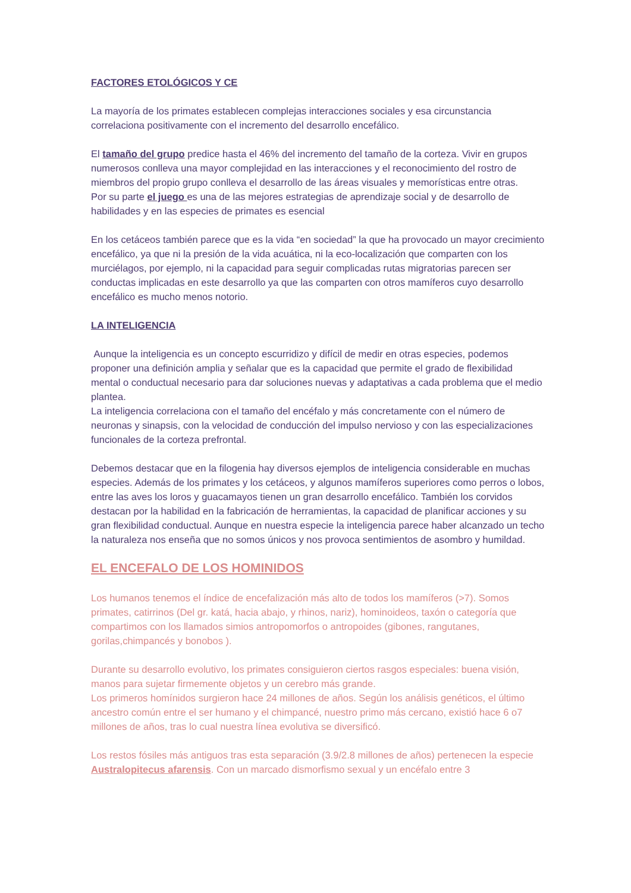FACTORES ETOLÓGICOS Y CE
La mayoría de los primates establecen complejas interacciones sociales y esa circunstancia correlaciona positivamente con el incremento del desarrollo encefálico.
El tamaño del grupo predice hasta el 46% del incremento del tamaño de la corteza. Vivir en grupos numerosos conlleva una mayor complejidad en las interacciones y el reconocimiento del rostro de miembros del propio grupo conlleva el desarrollo de las áreas visuales y memorísticas entre otras.
Por su parte el juego es una de las mejores estrategias de aprendizaje social y de desarrollo de habilidades y en las especies de primates es esencial
En los cetáceos también parece que es la vida “en sociedad” la que ha provocado un mayor crecimiento encefálico, ya que ni la presión de la vida acuática, ni la eco-localización que comparten con los murciélagos, por ejemplo, ni la capacidad para seguir complicadas rutas migratorias parecen ser conductas implicadas en este desarrollo ya que las comparten con otros mamíferos cuyo desarrollo encefálico es mucho menos notorio.
LA INTELIGENCIA
Aunque la inteligencia es un concepto escurridizo y difícil de medir en otras especies, podemos proponer una definición amplia y señalar que es la capacidad que permite el grado de flexibilidad mental o conductual necesario para dar soluciones nuevas y adaptativas a cada problema que el medio plantea.
La inteligencia correlaciona con el tamaño del encéfalo y más concretamente con el número de neuronas y sinapsis, con la velocidad de conducción del impulso nervioso y con las especializaciones funcionales de la corteza prefrontal.
Debemos destacar que en la filogenia hay diversos ejemplos de inteligencia considerable en muchas especies. Además de los primates y los cetáceos, y algunos mamíferos superiores como perros o lobos, entre las aves los loros y guacamayos tienen un gran desarrollo encefálico. También los corvidos destacan por la habilidad en la fabricación de herramientas, la capacidad de planificar acciones y su gran flexibilidad conductual. Aunque en nuestra especie la inteligencia parece haber alcanzado un techo la naturaleza nos enseña que no somos únicos y nos provoca sentimientos de asombro y humildad.
EL ENCEFALO DE LOS HOMINIDOS
Los humanos tenemos el índice de encefalización más alto de todos los mamíferos (>7). Somos primates, catirrinos (Del gr. katá, hacia abajo, y rhinos, nariz), hominoideos, taxón o categoría que compartimos con los llamados simios antropomorfos o antropoides (gibones, rangutanes, gorilas,chimpancés y bonobos ).
Durante su desarrollo evolutivo, los primates consiguieron ciertos rasgos especiales: buena visión, manos para sujetar firmemente objetos y un cerebro más grande.
Los primeros homínidos surgieron hace 24 millones de años. Según los análisis genéticos, el último ancestro común entre el ser humano y el chimpancé, nuestro primo más cercano, existió hace 6 o7 millones de años, tras lo cual nuestra línea evolutiva se diversificó.
Los restos fósiles más antiguos tras esta separación (3.9/2.8 millones de años) pertenecen la especie Australopitecus afarensis. Con un marcado dismorfismo sexual y un encéfalo entre 3